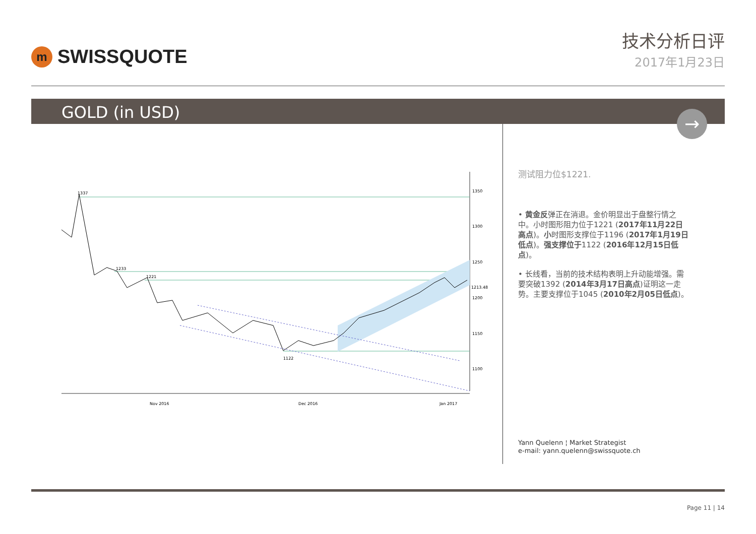m
SWISSQUOTE
技术分析日评
2017年1月23日
GOLD (in USD)
→
1350
1300
1250
1200
1150
1100
1337
1233
1221
1122
1213.48
Nov 2016
Dec 2016
Jan 2017
测试阻力位$1221.
• 黄金反弹正在消退。金价明显出于盘整行情之中。小时图形阻力位于1221 (2017年11月22日高点)。小时图形支撑位于1196 (2017年1月19日低点)。强支撑位于1122 (2016年12月15日低点)。
• 长线看，当前的技术结构表明上升动能增强。需要突破1392 (2014年3月17日高点)证明这一走势。主要支撑位于1045 (2010年2月05日低点)。
Yann Quelenn ¦ Market Strategist
e-mail: yann.quelenn@swissquote.ch
Page 11 | 14